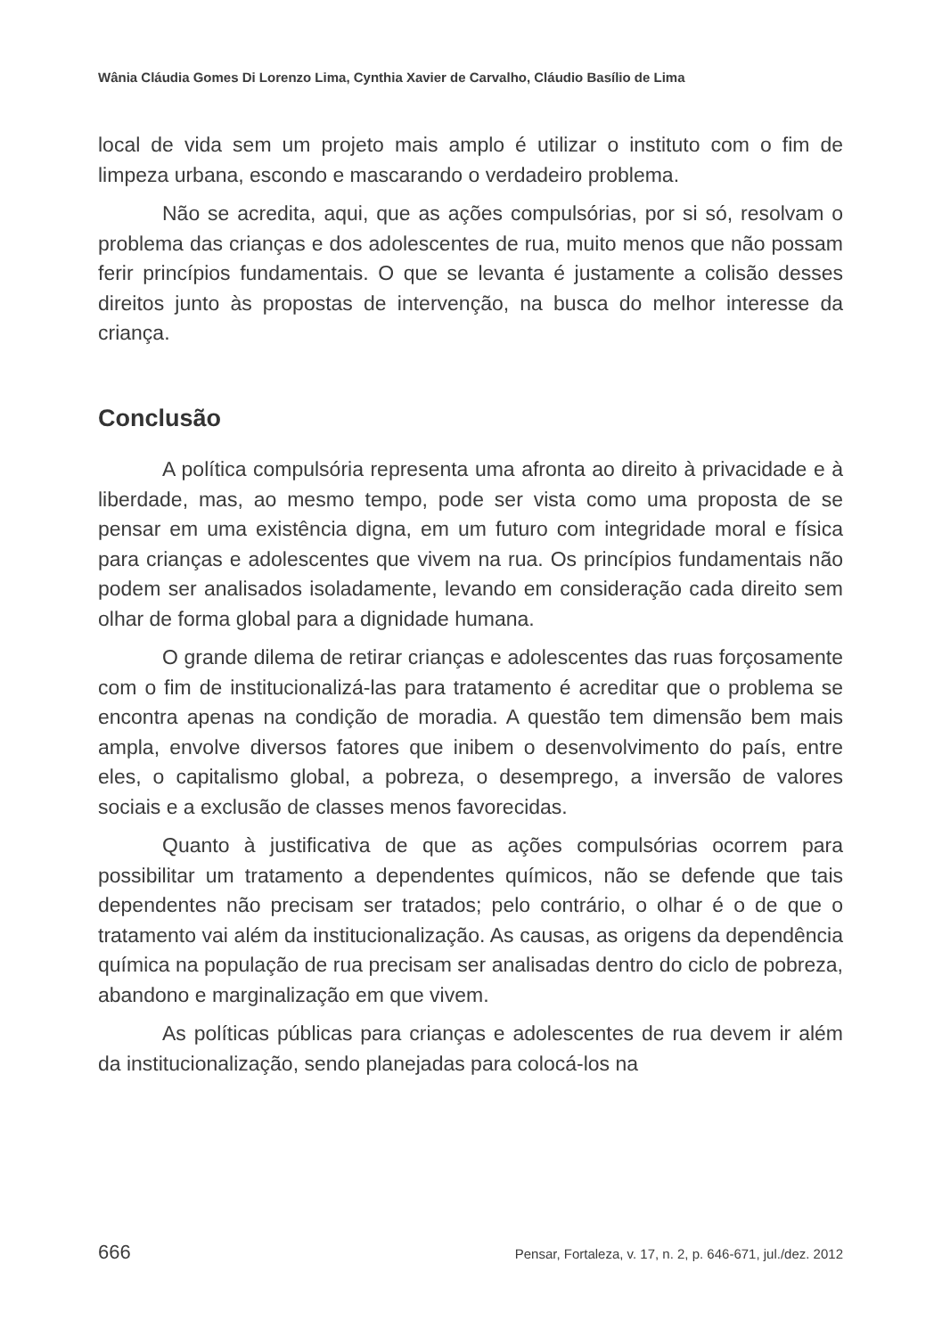Wânia Cláudia Gomes Di Lorenzo Lima, Cynthia Xavier de Carvalho, Cláudio Basílio de Lima
local de vida sem um projeto mais amplo é utilizar o instituto com o fim de limpeza urbana, escondo e mascarando o verdadeiro problema.
Não se acredita, aqui, que as ações compulsórias, por si só, resolvam o problema das crianças e dos adolescentes de rua, muito menos que não possam ferir princípios fundamentais. O que se levanta é justamente a colisão desses direitos junto às propostas de intervenção, na busca do melhor interesse da criança.
Conclusão
A política compulsória representa uma afronta ao direito à privacidade e à liberdade, mas, ao mesmo tempo, pode ser vista como uma proposta de se pensar em uma existência digna, em um futuro com integridade moral e física para crianças e adolescentes que vivem na rua. Os princípios fundamentais não podem ser analisados isoladamente, levando em consideração cada direito sem olhar de forma global para a dignidade humana.
O grande dilema de retirar crianças e adolescentes das ruas forçosamente com o fim de institucionalizá-las para tratamento é acreditar que o problema se encontra apenas na condição de moradia. A questão tem dimensão bem mais ampla, envolve diversos fatores que inibem o desenvolvimento do país, entre eles, o capitalismo global, a pobreza, o desemprego, a inversão de valores sociais e a exclusão de classes menos favorecidas.
Quanto à justificativa de que as ações compulsórias ocorrem para possibilitar um tratamento a dependentes químicos, não se defende que tais dependentes não precisam ser tratados; pelo contrário, o olhar é o de que o tratamento vai além da institucionalização. As causas, as origens da dependência química na população de rua precisam ser analisadas dentro do ciclo de pobreza, abandono e marginalização em que vivem.
As políticas públicas para crianças e adolescentes de rua devem ir além da institucionalização, sendo planejadas para colocá-los na
666 Pensar, Fortaleza, v. 17, n. 2, p. 646-671, jul./dez. 2012